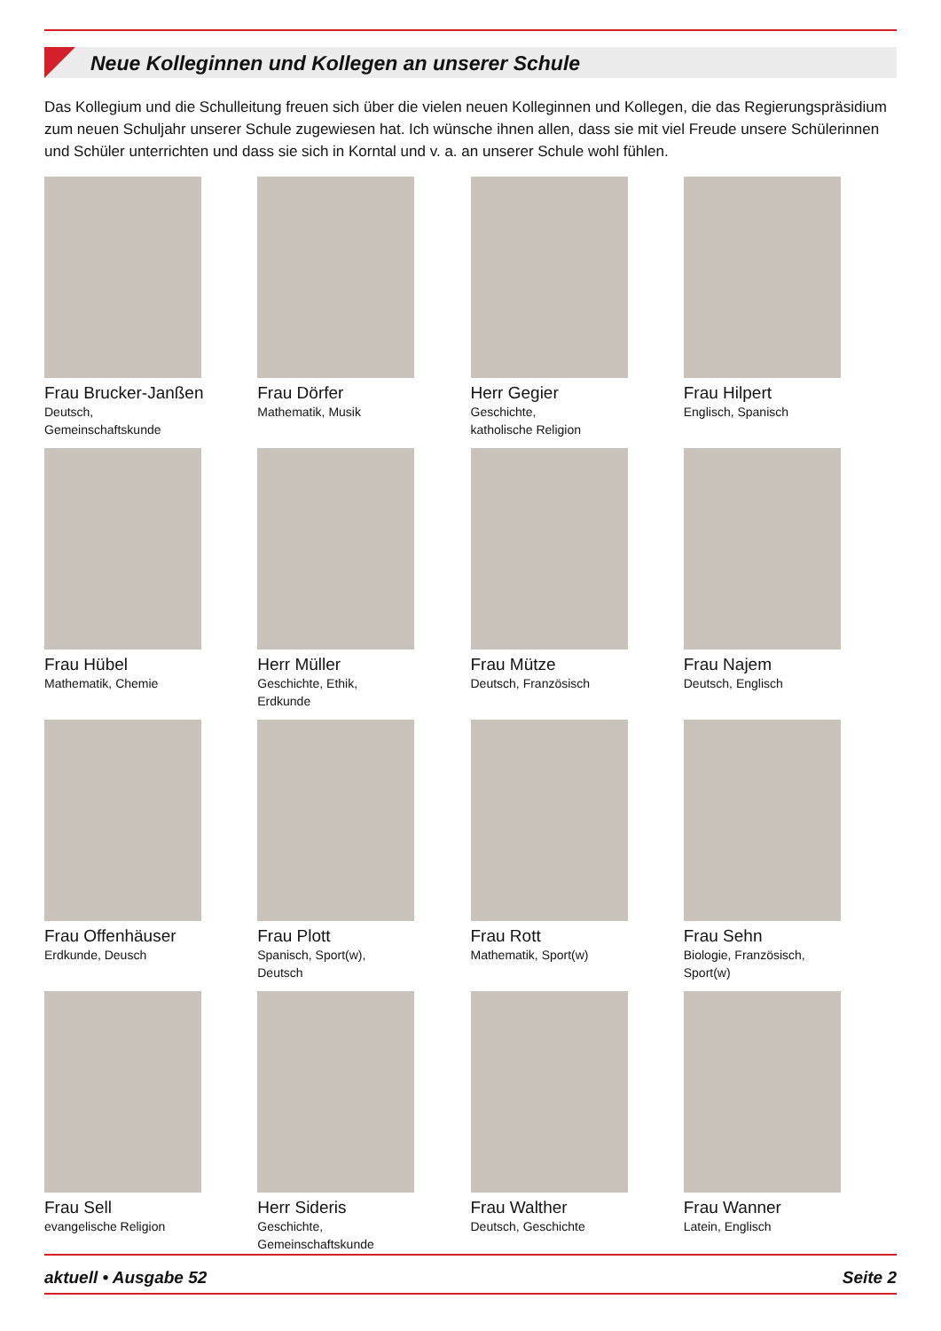Neue Kolleginnen und Kollegen an unserer Schule
Das Kollegium und die Schulleitung freuen sich über die vielen neuen Kolleginnen und Kollegen, die das Regierungspräsidium zum neuen Schuljahr unserer Schule zugewiesen hat. Ich wünsche ihnen allen, dass sie mit viel Freude unsere Schülerinnen und Schüler unterrichten und dass sie sich in Korntal und v. a. an unserer Schule wohl fühlen.
Frau Brucker-Janßen
Deutsch,
Gemeinschaftskunde
Frau Dörfer
Mathematik, Musik
Herr Gegier
Geschichte,
katholische Religion
Frau Hilpert
Englisch, Spanisch
Frau Hübel
Mathematik, Chemie
Herr Müller
Geschichte, Ethik,
Erdkunde
Frau Mütze
Deutsch, Französisch
Frau Najem
Deutsch, Englisch
Frau Offenhäuser
Erdkunde, Deusch
Frau Plott
Spanisch, Sport(w),
Deutsch
Frau Rott
Mathematik, Sport(w)
Frau Sehn
Biologie, Französisch,
Sport(w)
Frau Sell
evangelische Religion
Herr Sideris
Geschichte,
Gemeinschaftskunde
Frau Walther
Deutsch, Geschichte
Frau Wanner
Latein, Englisch
aktuell • Ausgabe 52 Seite 2